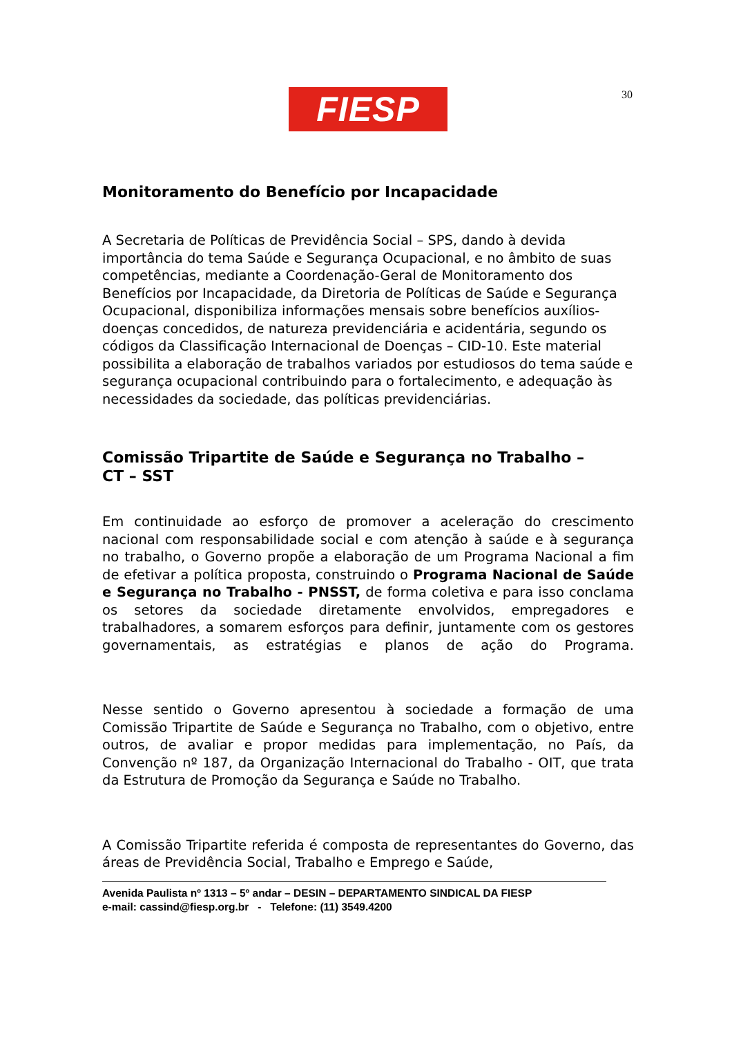FIESP 30
Monitoramento do Benefício por Incapacidade
A Secretaria de Políticas de Previdência Social – SPS, dando à devida importância do tema Saúde e Segurança Ocupacional, e no âmbito de suas competências, mediante a Coordenação-Geral de Monitoramento dos Benefícios por Incapacidade, da Diretoria de Políticas de Saúde e Segurança Ocupacional, disponibiliza informações mensais sobre benefícios auxílios-doenças concedidos, de natureza previdenciária e acidentária, segundo os códigos da Classificação Internacional de Doenças – CID-10. Este material possibilita a elaboração de trabalhos variados por estudiosos do tema saúde e segurança ocupacional contribuindo para o fortalecimento, e adequação às necessidades da sociedade, das políticas previdenciárias.
Comissão Tripartite de Saúde e Segurança no Trabalho –
CT – SST
Em continuidade ao esforço de promover a aceleração do crescimento nacional com responsabilidade social e com atenção à saúde e à segurança no trabalho, o Governo propõe a elaboração de um Programa Nacional a fim de efetivar a política proposta, construindo o Programa Nacional de Saúde e Segurança no Trabalho - PNSST, de forma coletiva e para isso conclama os setores da sociedade diretamente envolvidos, empregadores e trabalhadores, a somarem esforços para definir, juntamente com os gestores governamentais, as estratégias e planos de ação do Programa.
Nesse sentido o Governo apresentou à sociedade a formação de uma Comissão Tripartite de Saúde e Segurança no Trabalho, com o objetivo, entre outros, de avaliar e propor medidas para implementação, no País, da Convenção nº 187, da Organização Internacional do Trabalho - OIT, que trata da Estrutura de Promoção da Segurança e Saúde no Trabalho.
A Comissão Tripartite referida é composta de representantes do Governo, das áreas de Previdência Social, Trabalho e Emprego e Saúde,
Avenida Paulista nº 1313 – 5º andar – DESIN – DEPARTAMENTO SINDICAL DA FIESP
e-mail: cassind@fiesp.org.br - Telefone: (11) 3549.4200